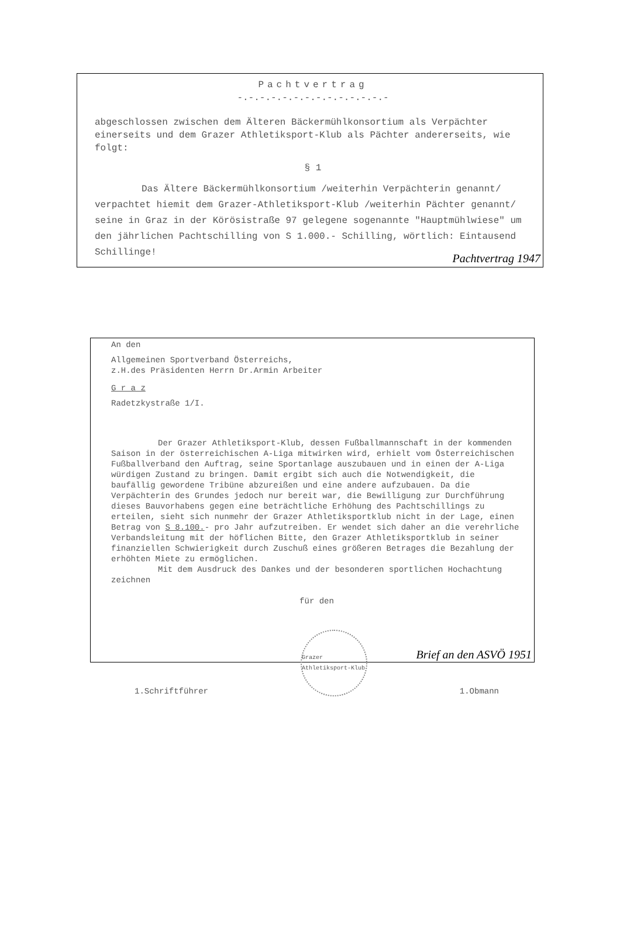Pachtvertrag
-.-.-.-.-.-.-.-.-.-.-.-.-.-
abgeschlossen zwischen dem Älteren Bäckermühlkonsortium als Verpächter einerseits und dem Grazer Athletiksport-Klub als Pächter andererseits, wie folgt:
§ 1
Das Ältere Bäckermühlkonsortium /weiterhin Verpächterin genannt/ verpachtet hiemit dem Grazer-Athletiksport-Klub /weiterhin Pächter genannt/ seine in Graz in der Körösistraße 97 gelegene sogenannte "Hauptmühlwiese" um den jährlichen Pachtschilling von S 1.000.- Schilling, wörtlich: Eintausend Schillinge!
Pachtvertrag 1947
An den
Allgemeinen Sportverband Österreichs,
z.H.des Präsidenten Herrn Dr.Armin Arbeiter
G r a z
Radetzkystraße 1/I.
Der Grazer Athletiksport-Klub, dessen Fußballmannschaft in der kommenden Saison in der österreichischen A-Liga mitwirken wird, erhielt vom Österreichischen Fußballverband den Auftrag, seine Sportanlage auszubauen und in einen der A-Liga würdigen Zustand zu bringen. Damit ergibt sich auch die Notwendigkeit, die baufällig gewordene Tribüne abzureißen und eine andere aufzubauen. Da die Verpächterin des Grundes jedoch nur bereit war, die Bewilligung zur Durchführung dieses Bauvorhabens gegen eine beträchtliche Erhöhung des Pachtschillings zu erteilen, sieht sich nunmehr der Grazer Athletiksportklub nicht in der Lage, einen Betrag von S 8.100.- pro Jahr aufzutreiben. Er wendet sich daher an die verehrliche Verbandsleitung mit der höflichen Bitte, den Grazer Athletiksportklub in seiner finanziellen Schwierigkeit durch Zuschuß eines größeren Betrages die Bezahlung der erhöhten Miete zu ermöglichen.
Mit dem Ausdruck des Dankes und der besonderen sportlichen Hochachtung zeichnen
für den
1.Schriftführer
Grazer Athletiksport-Klub
1.Obmann
Brief an den ASVÖ 1951